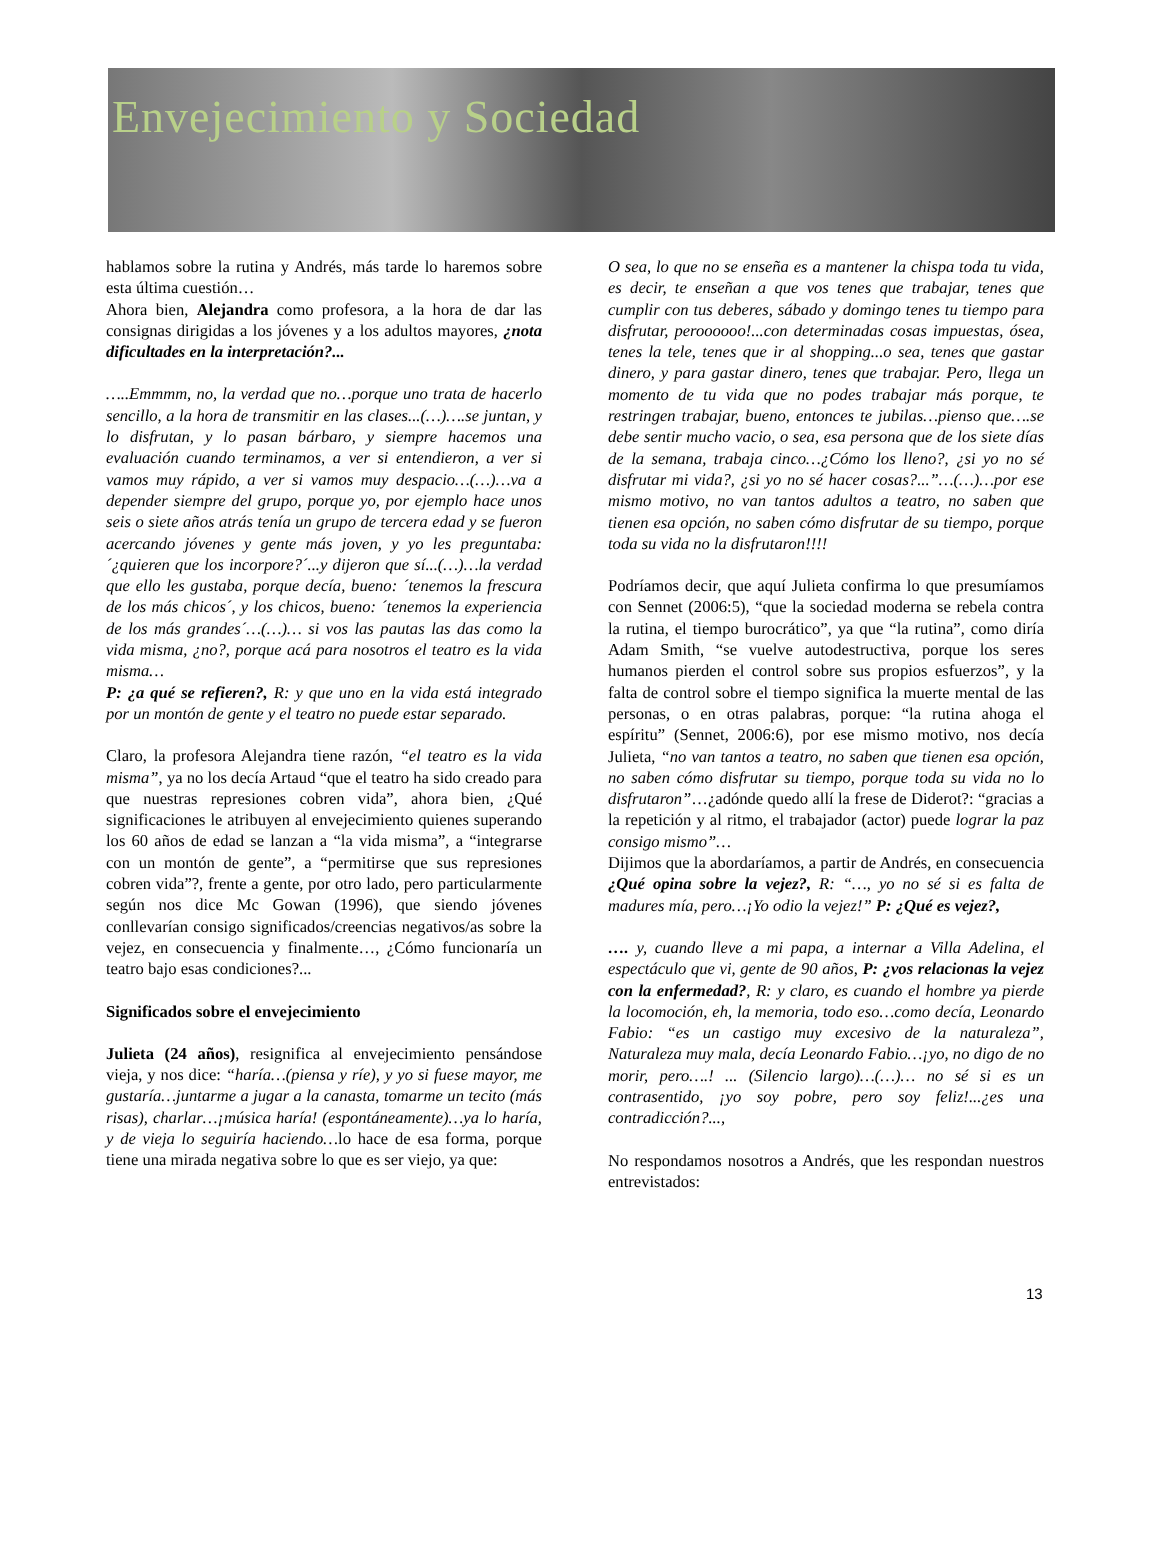Envejecimiento y Sociedad
hablamos sobre la rutina y Andrés, más tarde lo haremos sobre esta última cuestión…
Ahora bien, Alejandra como profesora, a la hora de dar las consignas dirigidas a los jóvenes y a los adultos mayores, ¿nota dificultades en la interpretación?...
…..Emmmm, no, la verdad que no…porque uno trata de hacerlo sencillo, a la hora de transmitir en las clases...(…)….se juntan, y lo disfrutan, y lo pasan bárbaro, y siempre hacemos una evaluación cuando terminamos, a ver si entendieron, a ver si vamos muy rápido, a ver si vamos muy despacio…(…)…va a depender siempre del grupo, porque yo, por ejemplo hace unos seis o siete años atrás tenía un grupo de tercera edad y se fueron acercando jóvenes y gente más joven, y yo les preguntaba: ´¿quieren que los incorpore?´...y dijeron que sí...(…)…la verdad que ello les gustaba, porque decía, bueno: ´tenemos la frescura de los más chicos´, y los chicos, bueno: ´tenemos la experiencia de los más grandes´…(…)… si vos las pautas las das como la vida misma, ¿no?, porque acá para nosotros el teatro es la vida misma…
P: ¿a qué se refieren?, R: y que uno en la vida está integrado por un montón de gente y el teatro no puede estar separado.
Claro, la profesora Alejandra tiene razón, “el teatro es la vida misma”, ya no los decía Artaud “que el teatro ha sido creado para que nuestras represiones cobren vida”, ahora bien, ¿Qué significaciones le atribuyen al envejecimiento quienes superando los 60 años de edad se lanzan a “la vida misma”, a “integrarse con un montón de gente”, a “permitirse que sus represiones cobren vida”?, frente a gente, por otro lado, pero particularmente según nos dice Mc Gowan (1996), que siendo jóvenes conllevarían consigo significados/creencias negativos/as sobre la vejez, en consecuencia y finalmente…, ¿Cómo funcionaría un teatro bajo esas condiciones?...
Significados sobre el envejecimiento
Julieta (24 años), resignifica al envejecimiento pensándose vieja, y nos dice: “haría…(piensa y ríe), y yo si fuese mayor, me gustaría…juntarme a jugar a la canasta, tomarme un tecito (más risas), charlar…¡música haría! (espontáneamente)…ya lo haría, y de vieja lo seguiría haciendo…lo hace de esa forma, porque tiene una mirada negativa sobre lo que es ser viejo, ya que:
O sea, lo que no se enseña es a mantener la chispa toda tu vida, es decir, te enseñan a que vos tenes que trabajar, tenes que cumplir con tus deberes, sábado y domingo tenes tu tiempo para disfrutar, peroooooo!...con determinadas cosas impuestas, ósea, tenes la tele, tenes que ir al shopping...o sea, tenes que gastar dinero, y para gastar dinero, tenes que trabajar. Pero, llega un momento de tu vida que no podes trabajar más porque, te restringen trabajar, bueno, entonces te jubilas…pienso que….se debe sentir mucho vacio, o sea, esa persona que de los siete días de la semana, trabaja cinco…¿Cómo los lleno?, ¿si yo no sé disfrutar mi vida?, ¿si yo no sé hacer cosas?...”…(…)…por ese mismo motivo, no van tantos adultos a teatro, no saben que tienen esa opción, no saben cómo disfrutar de su tiempo, porque toda su vida no la disfrutaron!!!!
Podríamos decir, que aquí Julieta confirma lo que presumíamos con Sennet (2006:5), “que la sociedad moderna se rebela contra la rutina, el tiempo burocrático”, ya que “la rutina”, como diría Adam Smith, “se vuelve autodestructiva, porque los seres humanos pierden el control sobre sus propios esfuerzos”, y la falta de control sobre el tiempo significa la muerte mental de las personas, o en otras palabras, porque: “la rutina ahoga el espíritu” (Sennet, 2006:6), por ese mismo motivo, nos decía Julieta, “no van tantos a teatro, no saben que tienen esa opción, no saben cómo disfrutar su tiempo, porque toda su vida no lo disfrutaron”…¿adónde quedo allí la frese de Diderot?: “gracias a la repetición y al ritmo, el trabajador (actor) puede lograr la paz consigo mismo”…
Dijimos que la abordaríamos, a partir de Andrés, en consecuencia ¿Qué opina sobre la vejez?, R: “…, yo no sé si es falta de madures mía, pero…¡Yo odio la vejez!” P: ¿Qué es vejez?,
…. y, cuando lleve a mi papa, a internar a Villa Adelina, el espectáculo que vi, gente de 90 años, P: ¿vos relacionas la vejez con la enfermedad?, R: y claro, es cuando el hombre ya pierde la locomoción, eh, la memoria, todo eso…como decía, Leonardo Fabio: “es un castigo muy excesivo de la naturaleza”, Naturaleza muy mala, decía Leonardo Fabio…¡yo, no digo de no morir, pero….! ... (Silencio largo)…(…)… no sé si es un contrasentido, ¡yo soy pobre, pero soy feliz!...¿es una contradicción?...,
No respondamos nosotros a Andrés, que les respondan nuestros entrevistados:
13